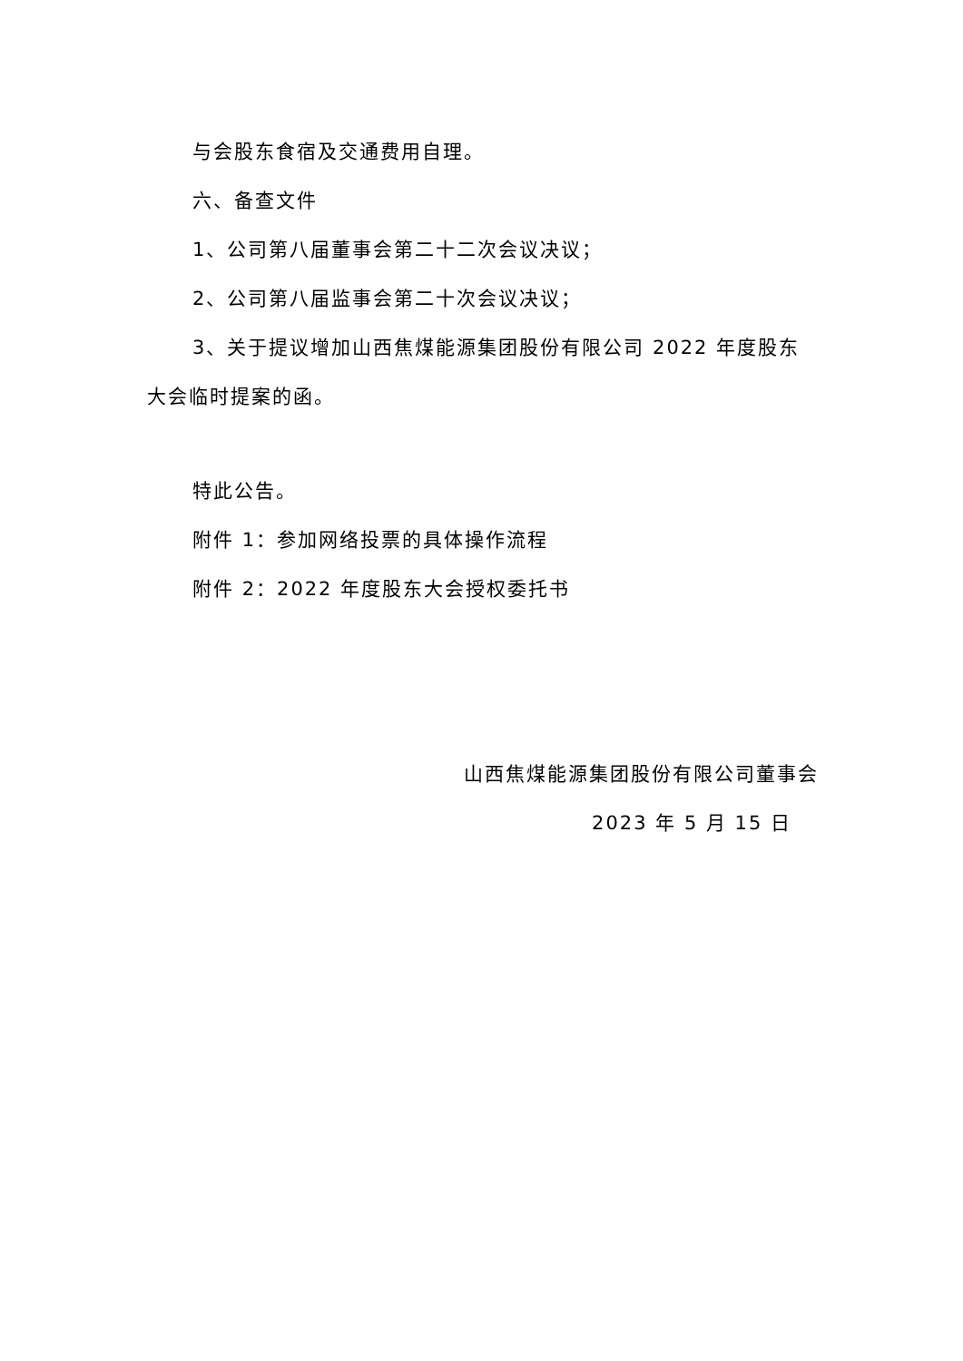与会股东食宿及交通费用自理。
六、备查文件
1、公司第八届董事会第二十二次会议决议；
2、公司第八届监事会第二十次会议决议；
3、关于提议增加山西焦煤能源集团股份有限公司 2022 年度股东大会临时提案的函。
特此公告。
附件 1：参加网络投票的具体操作流程
附件 2：2022 年度股东大会授权委托书
山西焦煤能源集团股份有限公司董事会
2023 年 5 月 15 日